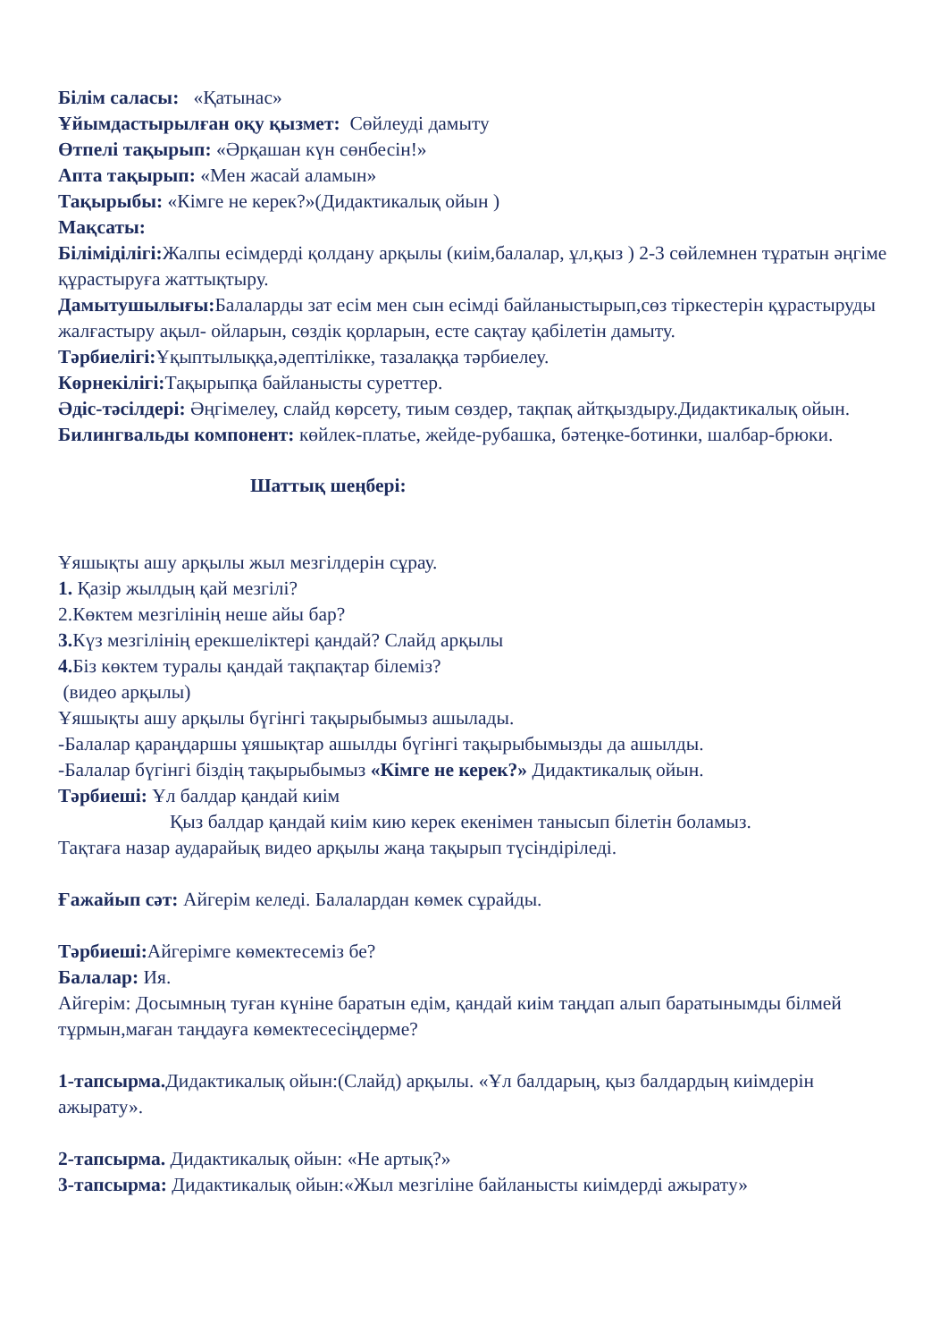Білім саласы: «Қатынас»
Ұйымдастырылған оқу қызмет: Сөйлеуді дамыту
Өтпелі тақырып: «Әрқашан күн сөнбесін!»
Апта тақырып: «Мен жасай аламын»
Тақырыбы: «Кімге не керек?»(Дидактикалық ойын )
Мақсаты:
Біліміділігі: Жалпы есімдерді қолдану арқылы (киім,балалар, ұл,қыз ) 2-3 сөйлемнен тұратын әңгіме құрастыруға жаттықтыру.
Дамытушылығы: Балаларды зат есім мен сын есімді байланыстырып,сөз тіркестерін құрастыруды жалғастыру ақыл- ойларын, сөздік қорларын, есте сақтау қабілетін дамыту.
Тәрбиелігі: Ұқыптылыққа,әдептілікке, тазалаққа тәрбиелеу.
Көрнекілігі: Тақырыпқа байланысты суреттер.
Әдіс-тәсілдері: Әңгімелеу, слайд көрсету, тиым сөздер, тақпақ айтқыздыру.Дидактикалық ойын.
Билингвальды компонент: көйлек-платье, жейде-рубашка, бәтеңке-ботинки, шалбар-брюки.
Шаттық шеңбері:
Ұяшықты ашу арқылы жыл мезгілдерін сұрау.
1. Қазір жылдың қай мезгілі?
2.Көктем мезгілінің неше айы бар?
3. Күз мезгілінің ерекшеліктері қандай? Слайд арқылы
4. Біз көктем туралы қандай тақпақтар білеміз?
(видео арқылы)
Ұяшықты ашу арқылы бүгінгі тақырыбымыз ашылады.
-Балалар қараңдаршы ұяшықтар ашылды бүгінгі тақырыбымызды да ашылды.
-Балалар бүгінгі біздің тақырыбымыз «Кімге не керек?» Дидактикалық ойын.
Тәрбиеші: Ұл балдар қандай киім
Қыз балдар қандай киім кию керек екенімен танысып білетін боламыз.
Тақтаға назар аударайық видео арқылы жаңа тақырып түсіндіріледі.
Ғажайып сәт: Айгерім келеді. Балалардан көмек сұрайды.
Тәрбиеші: Айгерімге көмектесеміз бе?
Балалар: Ия.
Айгерім: Досымның туған күніне баратын едім, қандай киім таңдап алып баратынымды білмей тұрмын,маған таңдауға көмектесесіңдерме?
1-тапсырма. Дидактикалық ойын:(Слайд) арқылы. «Ұл балдарың, қыз балдардың киімдерін ажырату».
2-тапсырма. Дидактикалық ойын: «Не артық?»
3-тапсырма: Дидактикалық ойын:«Жыл мезгіліне байланысты киімдерді ажырату»